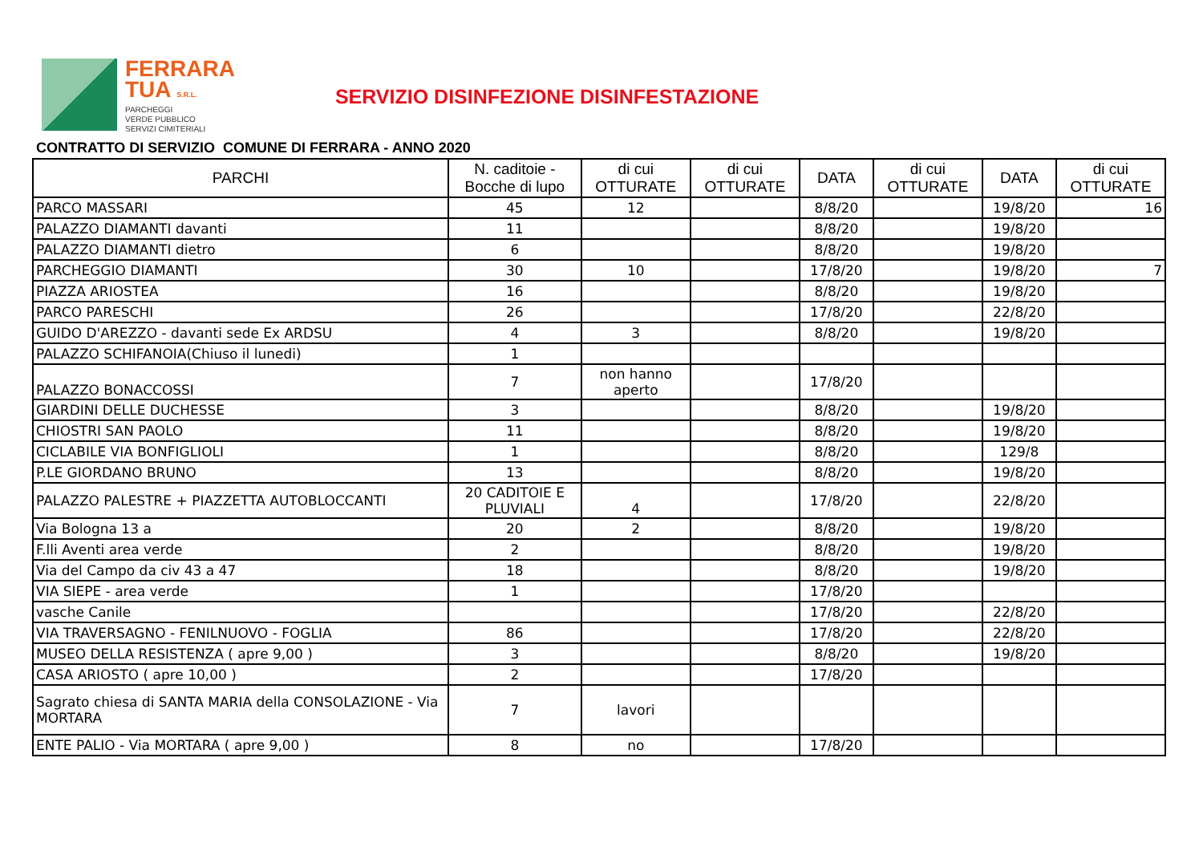FERRARA
TUA S.R.L.
PARCHEGGI
VERDE PUBBLICO
SERVIZI CIMITERIALI
SERVIZIO DISINFEZIONE DISINFESTAZIONE
CONTRATTO DI SERVIZIO COMUNE DI FERRARA - ANNO 2020
| PARCHI | N. caditoie - Bocche di lupo | di cui OTTURATE | di cui OTTURATE | DATA | di cui OTTURATE | DATA | di cui OTTURATE |
| --- | --- | --- | --- | --- | --- | --- | --- |
| PARCO MASSARI | 45 | 12 | | 8/8/20 | | 19/8/20 | 16 |
| PALAZZO DIAMANTI davanti | 11 | | | 8/8/20 | | 19/8/20 | |
| PALAZZO DIAMANTI dietro | 6 | | | 8/8/20 | | 19/8/20 | |
| PARCHEGGIO DIAMANTI | 30 | 10 | | 17/8/20 | | 19/8/20 | 7 |
| PIAZZA ARIOSTEA | 16 | | | 8/8/20 | | 19/8/20 | |
| PARCO PARESCHI | 26 | | | 17/8/20 | | 22/8/20 | |
| GUIDO D'AREZZO - davanti sede Ex ARDSU | 4 | 3 | | 8/8/20 | | 19/8/20 | |
| PALAZZO SCHIFANOIA(Chiuso il lunedi) | 1 | | | | | | |
| PALAZZO BONACCOSSI | 7 | non hanno aperto | | 17/8/20 | | | |
| GIARDINI DELLE DUCHESSE | 3 | | | 8/8/20 | | 19/8/20 | |
| CHIOSTRI SAN PAOLO | 11 | | | 8/8/20 | | 19/8/20 | |
| CICLABILE VIA BONFIGLIOLI | 1 | | | 8/8/20 | | 129/8 | |
| P.LE GIORDANO BRUNO | 13 | | | 8/8/20 | | 19/8/20 | |
| PALAZZO PALESTRE + PIAZZETTA AUTOBLOCCANTI | 20 CADITOIE E PLUVIALI | 4 | | 17/8/20 | | 22/8/20 | |
| Via Bologna 13 a | 20 | 2 | | 8/8/20 | | 19/8/20 | |
| F.lli Aventi area verde | 2 | | | 8/8/20 | | 19/8/20 | |
| Via del Campo da civ 43 a 47 | 18 | | | 8/8/20 | | 19/8/20 | |
| VIA SIEPE - area verde | 1 | | | 17/8/20 | | | |
| vasche Canile | | | | 17/8/20 | | 22/8/20 | |
| VIA TRAVERSAGNO - FENILNUOVO - FOGLIA | 86 | | | 17/8/20 | | 22/8/20 | |
| MUSEO DELLA RESISTENZA ( apre 9,00 ) | 3 | | | 8/8/20 | | 19/8/20 | |
| CASA ARIOSTO ( apre 10,00 ) | 2 | | | 17/8/20 | | | |
| Sagrato chiesa di SANTA MARIA della CONSOLAZIONE - Via MORTARA | 7 | lavori | | | | | |
| ENTE PALIO - Via MORTARA ( apre 9,00 ) | 8 | no | | 17/8/20 | | | |